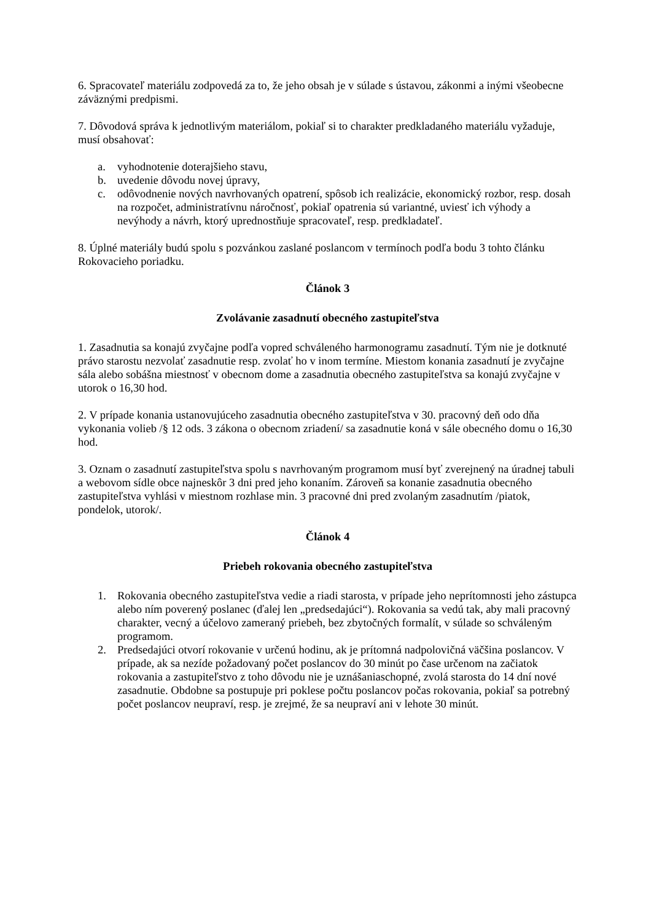6. Spracovateľ materiálu zodpovedá za to, že jeho obsah je v súlade s ústavou, zákonmi a inými všeobecne záväznými predpismi.
7. Dôvodová správa k jednotlivým materiálom, pokiaľ si to charakter predkladaného materiálu vyžaduje, musí obsahovať:
a. vyhodnotenie doterajšieho stavu,
b. uvedenie dôvodu novej úpravy,
c. odôvodnenie nových navrhovaných opatrení, spôsob ich realizácie, ekonomický rozbor, resp. dosah na rozpočet, administratívnu náročnosť, pokiaľ opatrenia sú variantné, uviesť ich výhody a nevýhody a návrh, ktorý uprednostňuje spracovateľ, resp. predkladateľ.
8. Úplné materiály budú spolu s pozvánkou zaslané poslancom v termínoch podľa bodu 3 tohto článku Rokovacieho poriadku.
Článok 3
Zvolávanie zasadnutí obecného zastupiteľstva
1. Zasadnutia sa konajú zvyčajne podľa vopred schváleného harmonogramu zasadnutí. Tým nie je dotknuté právo starostu nezvolať zasadnutie resp. zvolať ho v inom termíne. Miestom konania zasadnutí je zvyčajne sála alebo sobášna miestnosť v obecnom dome a zasadnutia obecného zastupiteľstva sa konajú zvyčajne v utorok o 16,30 hod.
2. V prípade konania ustanovujúceho zasadnutia obecného zastupiteľstva v 30. pracovný deň odo dňa vykonania volieb /§ 12 ods. 3 zákona o obecnom zriadení/ sa zasadnutie koná v sále obecného domu o 16,30 hod.
3. Oznam o zasadnutí zastupiteľstva spolu s navrhovaným programom musí byť zverejnený na úradnej tabuli a webovom sídle obce najneskôr 3 dni pred jeho konaním. Zároveň sa konanie zasadnutia obecného zastupiteľstva vyhlási v miestnom rozhlase min. 3 pracovné dni pred zvolaným zasadnutím /piatok, pondelok, utorok/.
Článok 4
Priebeh rokovania obecného zastupiteľstva
1. Rokovania obecného zastupiteľstva vedie a riadi starosta, v prípade jeho neprítomnosti jeho zástupca alebo ním poverený poslanec (ďalej len „predsedajúci“). Rokovania sa vedú tak, aby mali pracovný charakter, vecný a účelovo zameraný priebeh, bez zbytočných formalít, v súlade so schváleným programom.
2. Predsedajúci otvorí rokovanie v určenú hodinu, ak je prítomná nadpolovičná väčšina poslancov. V prípade, ak sa nezíde požadovaný počet poslancov do 30 minút po čase určenom na začiatok rokovania a zastupiteľstvo z toho dôvodu nie je uznášaniaschopné, zvolá starosta do 14 dní nové zasadnutie. Obdobne sa postupuje pri poklese počtu poslancov počas rokovania, pokiaľ sa potrebný počet poslancov neupraví, resp. je zrejmé, že sa neupraví ani v lehote 30 minút.